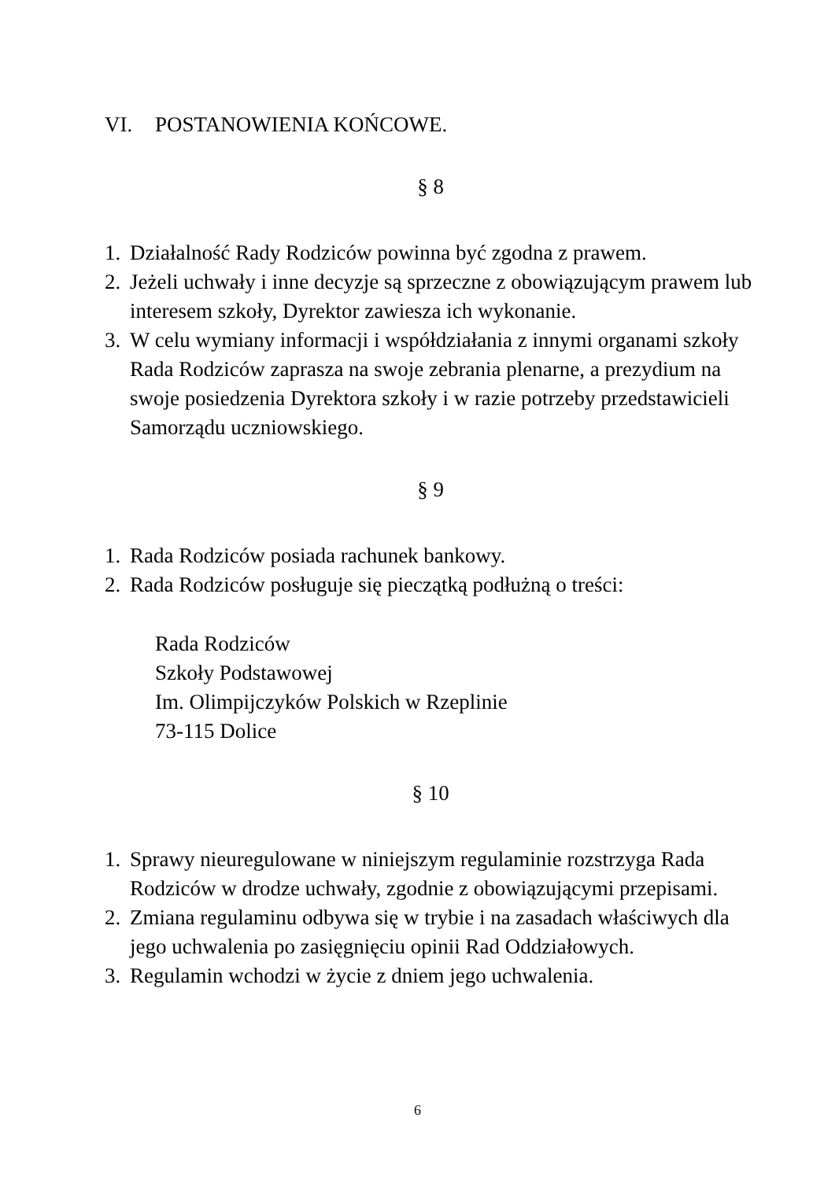VI. POSTANOWIENIA KOŃCOWE.
§ 8
1.
Działalność Rady Rodziców powinna być zgodna z prawem.
2.
Jeżeli uchwały i inne decyzje są sprzeczne z obowiązującym prawem lub interesem szkoły, Dyrektor zawiesza ich wykonanie.
3.
W celu wymiany informacji i współdziałania z innymi organami szkoły Rada Rodziców zaprasza na swoje zebrania plenarne, a prezydium na swoje posiedzenia Dyrektora szkoły i w razie potrzeby przedstawicieli Samorządu uczniowskiego.
§ 9
1.
Rada Rodziców posiada rachunek bankowy.
2.
Rada Rodziców posługuje się pieczątką podłużną o treści:
Rada Rodziców
Szkoły Podstawowej
Im. Olimpijczyków Polskich w Rzeplinie
73-115 Dolice
§ 10
1.
Sprawy nieuregulowane w niniejszym regulaminie rozstrzyga Rada Rodziców w drodze uchwały, zgodnie z obowiązującymi przepisami.
2.
Zmiana regulaminu odbywa się w trybie i na zasadach właściwych dla jego uchwalenia po zasięgnięciu opinii Rad Oddziałowych.
3.
Regulamin wchodzi w życie z dniem jego uchwalenia.
6